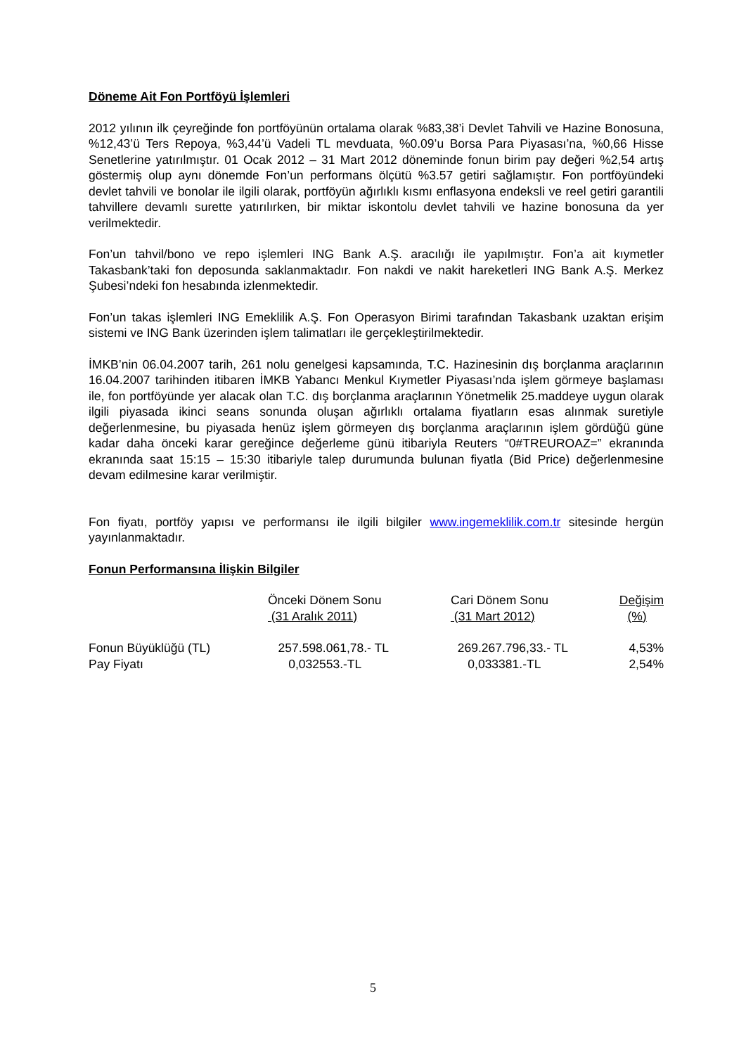Döneme Ait Fon Portföyü İşlemleri
2012 yılının ilk çeyreğinde fon portföyünün ortalama olarak %83,38’i Devlet Tahvili ve Hazine Bonosuna, %12,43’ü Ters Repoya, %3,44’ü Vadeli TL mevduata, %0.09’u Borsa Para Piyasası’na, %0,66 Hisse Senetlerine yatırılmıştır. 01 Ocak 2012 – 31 Mart 2012 döneminde fonun birim pay değeri %2,54 artış göstermiş olup aynı dönemde Fon’un performans ölçütü %3.57 getiri sağlamıştır. Fon portföyündeki devlet tahvili ve bonolar ile ilgili olarak, portföyün ağırlıklı kısmı enflasyona endeksli ve reel getiri garantili tahvillere devamlı surette yatırılırken, bir miktar iskontolu devlet tahvili ve hazine bonosuna da yer verilmektedir.
Fon’un tahvil/bono ve repo işlemleri ING Bank A.Ş. aracılığı ile yapılmıştır. Fon’a ait kıymetler Takasbank’taki fon deposunda saklanmaktadır. Fon nakdi ve nakit hareketleri ING Bank A.Ş. Merkez Şubesi’ndeki fon hesabında izlenmektedir.
Fon’un takas işlemleri ING Emeklilik A.Ş. Fon Operasyon Birimi tarafından Takasbank uzaktan erişim sistemi ve ING Bank üzerinden işlem talimatları ile gerçekleştirilmektedir.
İMKB’nin 06.04.2007 tarih, 261 nolu genelgesi kapsamında, T.C. Hazinesinin dış borçlanma araçlarının 16.04.2007 tarihinden itibaren İMKB Yabancı Menkul Kıymetler Piyasası’nda işlem görmeye başlaması ile, fon portföyünde yer alacak olan T.C. dış borçlanma araçlarının Yönetmelik 25.maddeye uygun olarak ilgili piyasada ikinci seans sonunda oluşan ağırlıklı ortalama fiyatların esas alınmak suretiyle değerlenmesine, bu piyasada henüz işlem görmeyen dış borçlanma araçlarının işlem gördüğü güne kadar daha önceki karar gereğince değerleme günü itibariyla Reuters “0#TREUROAZ=” ekranında ekranında saat 15:15 – 15:30 itibariyle talep durumunda bulunan fiyatla (Bid Price) değerlenmesine devam edilmesine karar verilmiştir.
Fon fiyatı, portföy yapısı ve performansı ile ilgili bilgiler www.ingemeklilik.com.tr sitesinde hergün yayınlanmaktadır.
Fonun Performansına İlişkin Bilgiler
| | Önceki Dönem Sonu (31 Aralık 2011) | Cari Dönem Sonu (31 Mart 2012) | Değişim (%) |
| --- | --- | --- | --- |
| Fonun Büyüklüğü (TL) | 257.598.061,78.- TL | 269.267.796,33.- TL | 4,53% |
| Pay Fiyatı | 0,032553.-TL | 0,033381.-TL | 2,54% |
5